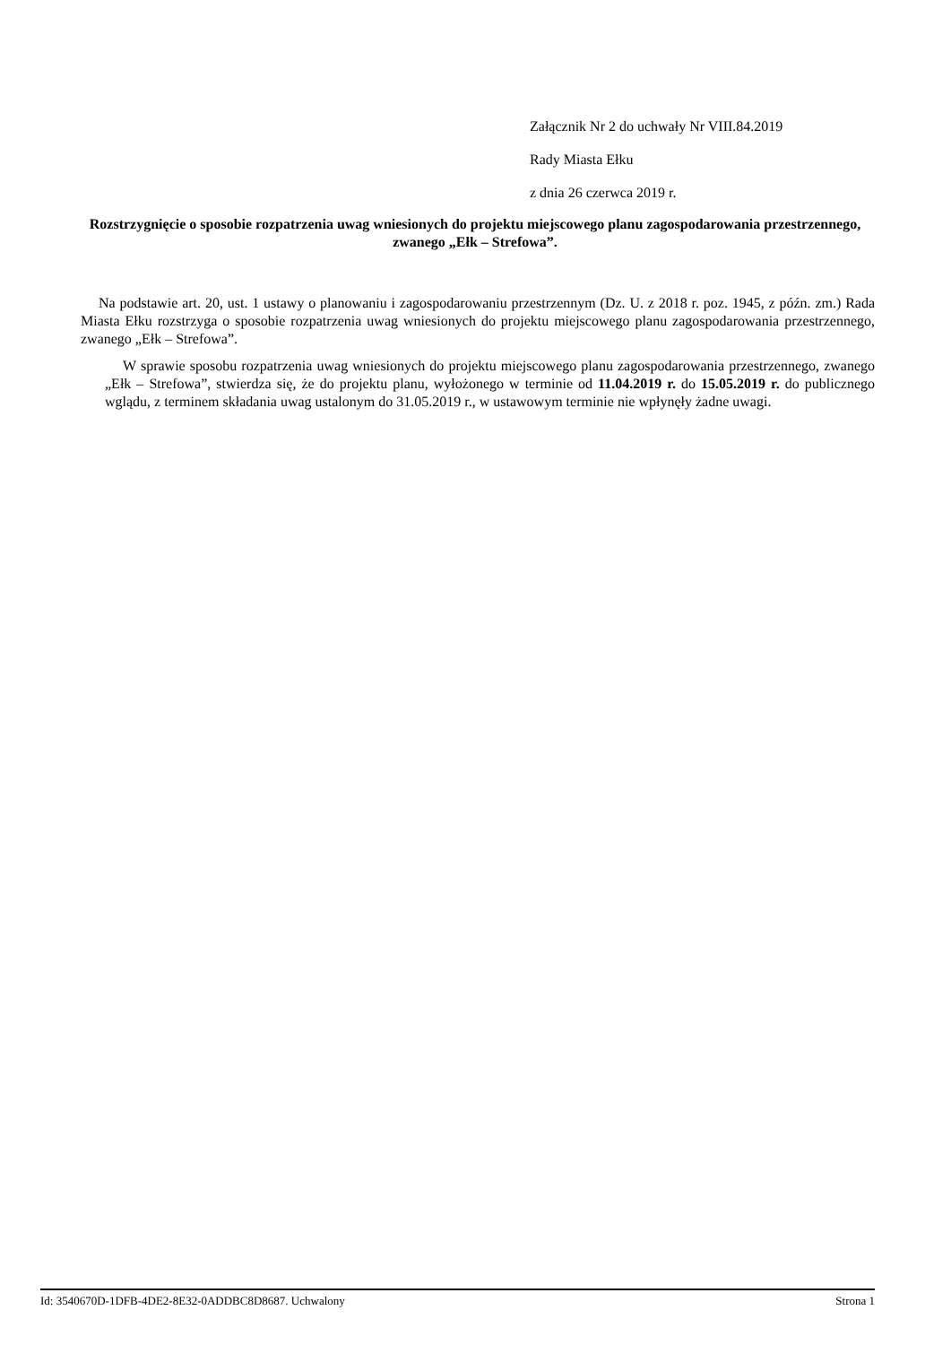Załącznik Nr 2 do uchwały Nr VIII.84.2019
Rady Miasta Ełku
z dnia 26 czerwca 2019 r.
Rozstrzygnięcie o sposobie rozpatrzenia uwag wniesionych do projektu miejscowego planu zagospodarowania przestrzennego, zwanego „Ełk – Strefowa”.
Na podstawie art. 20, ust. 1 ustawy o planowaniu i zagospodarowaniu przestrzennym (Dz. U. z 2018 r. poz. 1945, z późn. zm.) Rada Miasta Ełku rozstrzyga o sposobie rozpatrzenia uwag wniesionych do projektu miejscowego planu zagospodarowania przestrzennego, zwanego „Ełk – Strefowa”.
W sprawie sposobu rozpatrzenia uwag wniesionych do projektu miejscowego planu zagospodarowania przestrzennego, zwanego „Ełk – Strefowa”, stwierdza się, że do projektu planu, wyłożonego w terminie od 11.04.2019 r. do 15.05.2019 r. do publicznego wglądu, z terminem składania uwag ustalonym do 31.05.2019 r., w ustawowym terminie nie wpłynęły żadne uwagi.
Id: 3540670D-1DFB-4DE2-8E32-0ADDBC8D8687. Uchwalony Strona 1